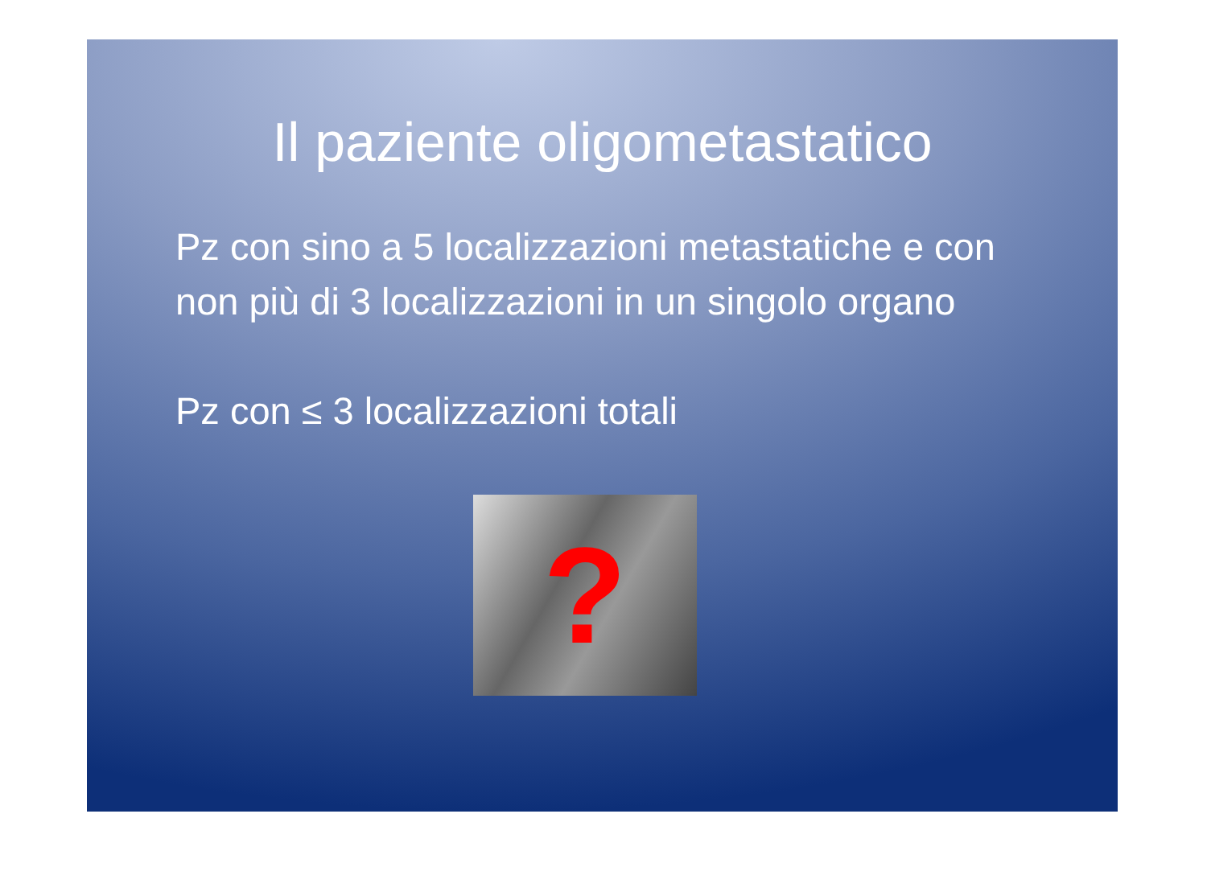Il paziente oligometastatico
Pz con sino a 5 localizzazioni metastatiche e con non più di 3 localizzazioni in un singolo organo
Pz con ≤ 3 localizzazioni totali
?